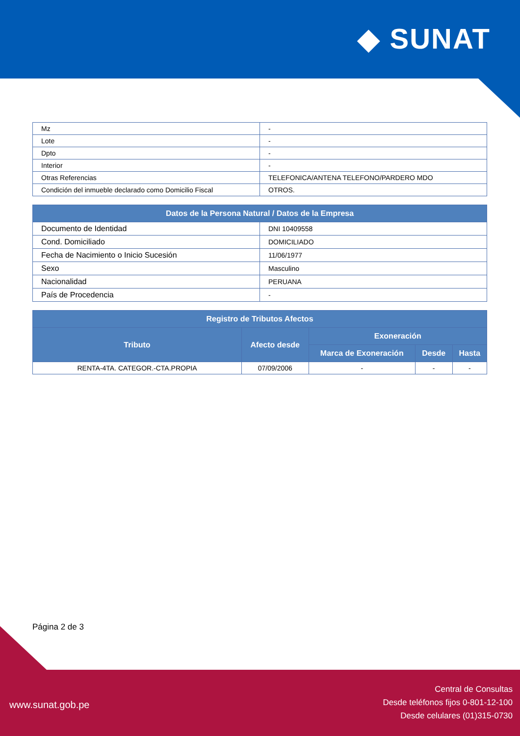◆ SUNAT
| Mz | - |
| Lote | - |
| Dpto | - |
| Interior | - |
| Otras Referencias | TELEFONICA/ANTENA TELEFONO/PARDERO MDO |
| Condición del inmueble declarado como Domicilio Fiscal | OTROS. |
| Datos de la Persona Natural / Datos de la Empresa | |
| --- | --- |
| Documento de Identidad | DNI 10409558 |
| Cond. Domiciliado | DOMICILIADO |
| Fecha de Nacimiento o Inicio Sucesión | 11/06/1977 |
| Sexo | Masculino |
| Nacionalidad | PERUANA |
| País de Procedencia | - |
| Registro de Tributos Afectos | | | | |
| --- | --- | --- | --- | --- |
| Tributo | Afecto desde | Exoneración | | |
| | | Marca de Exoneración | Desde | Hasta |
| RENTA-4TA. CATEGOR.-CTA.PROPIA | 07/09/2006 | - | - | - |
Página 2 de 3
www.sunat.gob.pe
Central de Consultas
Desde teléfonos fijos 0-801-12-100
Desde celulares (01)315-0730